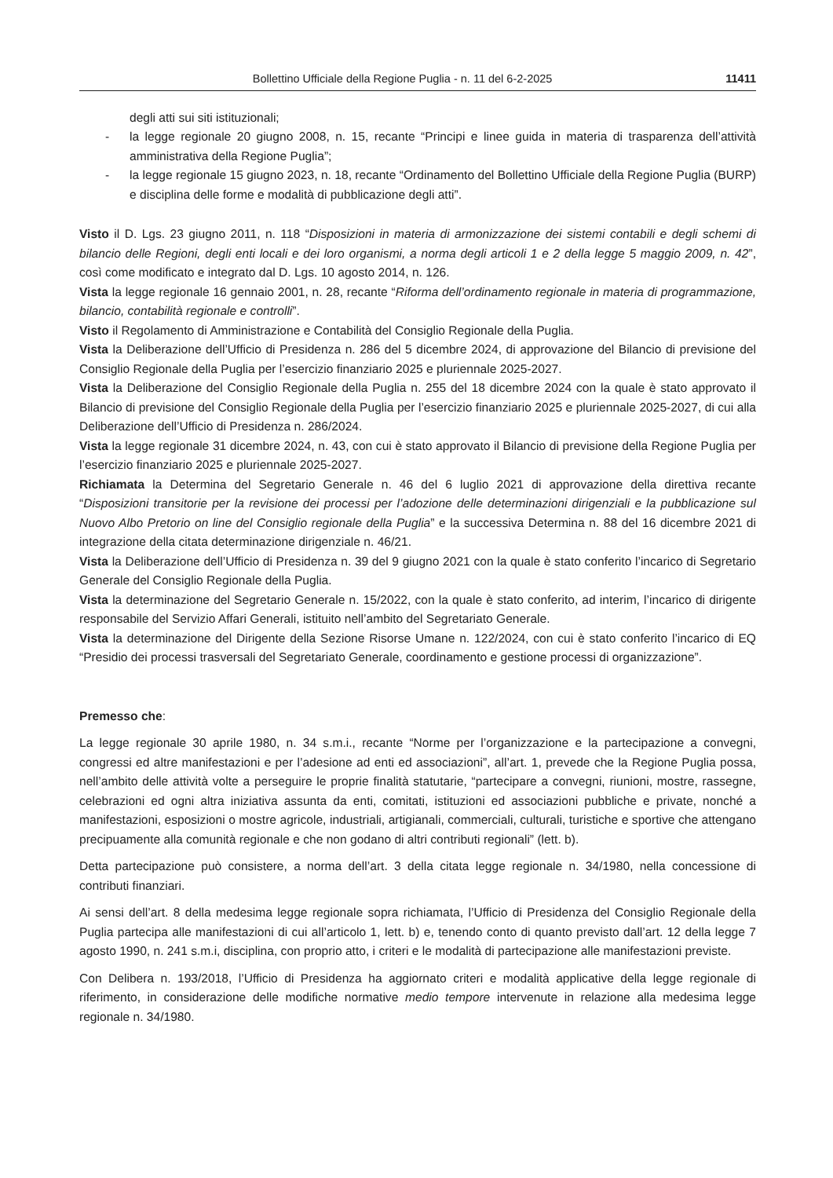Bollettino Ufficiale della Regione Puglia - n. 11 del 6-2-2025 11411
degli atti sui siti istituzionali;
- la legge regionale 20 giugno 2008, n. 15, recante “Principi e linee guida in materia di trasparenza dell’attività amministrativa della Regione Puglia”;
- la legge regionale 15 giugno 2023, n. 18, recante “Ordinamento del Bollettino Ufficiale della Regione Puglia (BURP) e disciplina delle forme e modalità di pubblicazione degli atti”.
Visto il D. Lgs. 23 giugno 2011, n. 118 “Disposizioni in materia di armonizzazione dei sistemi contabili e degli schemi di bilancio delle Regioni, degli enti locali e dei loro organismi, a norma degli articoli 1 e 2 della legge 5 maggio 2009, n. 42”, così come modificato e integrato dal D. Lgs. 10 agosto 2014, n. 126.
Vista la legge regionale 16 gennaio 2001, n. 28, recante “Riforma dell’ordinamento regionale in materia di programmazione, bilancio, contabilità regionale e controlli”.
Visto il Regolamento di Amministrazione e Contabilità del Consiglio Regionale della Puglia.
Vista la Deliberazione dell’Ufficio di Presidenza n. 286 del 5 dicembre 2024, di approvazione del Bilancio di previsione del Consiglio Regionale della Puglia per l’esercizio finanziario 2025 e pluriennale 2025-2027.
Vista la Deliberazione del Consiglio Regionale della Puglia n. 255 del 18 dicembre 2024 con la quale è stato approvato il Bilancio di previsione del Consiglio Regionale della Puglia per l’esercizio finanziario 2025 e pluriennale 2025-2027, di cui alla Deliberazione dell’Ufficio di Presidenza n. 286/2024.
Vista la legge regionale 31 dicembre 2024, n. 43, con cui è stato approvato il Bilancio di previsione della Regione Puglia per l’esercizio finanziario 2025 e pluriennale 2025-2027.
Richiamata la Determina del Segretario Generale n. 46 del 6 luglio 2021 di approvazione della direttiva recante “Disposizioni transitorie per la revisione dei processi per l’adozione delle determinazioni dirigenziali e la pubblicazione sul Nuovo Albo Pretorio on line del Consiglio regionale della Puglia” e la successiva Determina n. 88 del 16 dicembre 2021 di integrazione della citata determinazione dirigenziale n. 46/21.
Vista la Deliberazione dell’Ufficio di Presidenza n. 39 del 9 giugno 2021 con la quale è stato conferito l’incarico di Segretario Generale del Consiglio Regionale della Puglia.
Vista la determinazione del Segretario Generale n. 15/2022, con la quale è stato conferito, ad interim, l’incarico di dirigente responsabile del Servizio Affari Generali, istituito nell’ambito del Segretariato Generale.
Vista la determinazione del Dirigente della Sezione Risorse Umane n. 122/2024, con cui è stato conferito l’incarico di EQ “Presidio dei processi trasversali del Segretariato Generale, coordinamento e gestione processi di organizzazione”.
Premesso che:
La legge regionale 30 aprile 1980, n. 34 s.m.i., recante “Norme per l’organizzazione e la partecipazione a convegni, congressi ed altre manifestazioni e per l’adesione ad enti ed associazioni”, all’art. 1, prevede che la Regione Puglia possa, nell’ambito delle attività volte a perseguire le proprie finalità statutarie, “partecipare a convegni, riunioni, mostre, rassegne, celebrazioni ed ogni altra iniziativa assunta da enti, comitati, istituzioni ed associazioni pubbliche e private, nonché a manifestazioni, esposizioni o mostre agricole, industriali, artigianali, commerciali, culturali, turistiche e sportive che attengano precipuamente alla comunità regionale e che non godano di altri contributi regionali” (lett. b).
Detta partecipazione può consistere, a norma dell’art. 3 della citata legge regionale n. 34/1980, nella concessione di contributi finanziari.
Ai sensi dell’art. 8 della medesima legge regionale sopra richiamata, l’Ufficio di Presidenza del Consiglio Regionale della Puglia partecipa alle manifestazioni di cui all’articolo 1, lett. b) e, tenendo conto di quanto previsto dall’art. 12 della legge 7 agosto 1990, n. 241 s.m.i, disciplina, con proprio atto, i criteri e le modalità di partecipazione alle manifestazioni previste.
Con Delibera n. 193/2018, l’Ufficio di Presidenza ha aggiornato criteri e modalità applicative della legge regionale di riferimento, in considerazione delle modifiche normative medio tempore intervenute in relazione alla medesima legge regionale n. 34/1980.